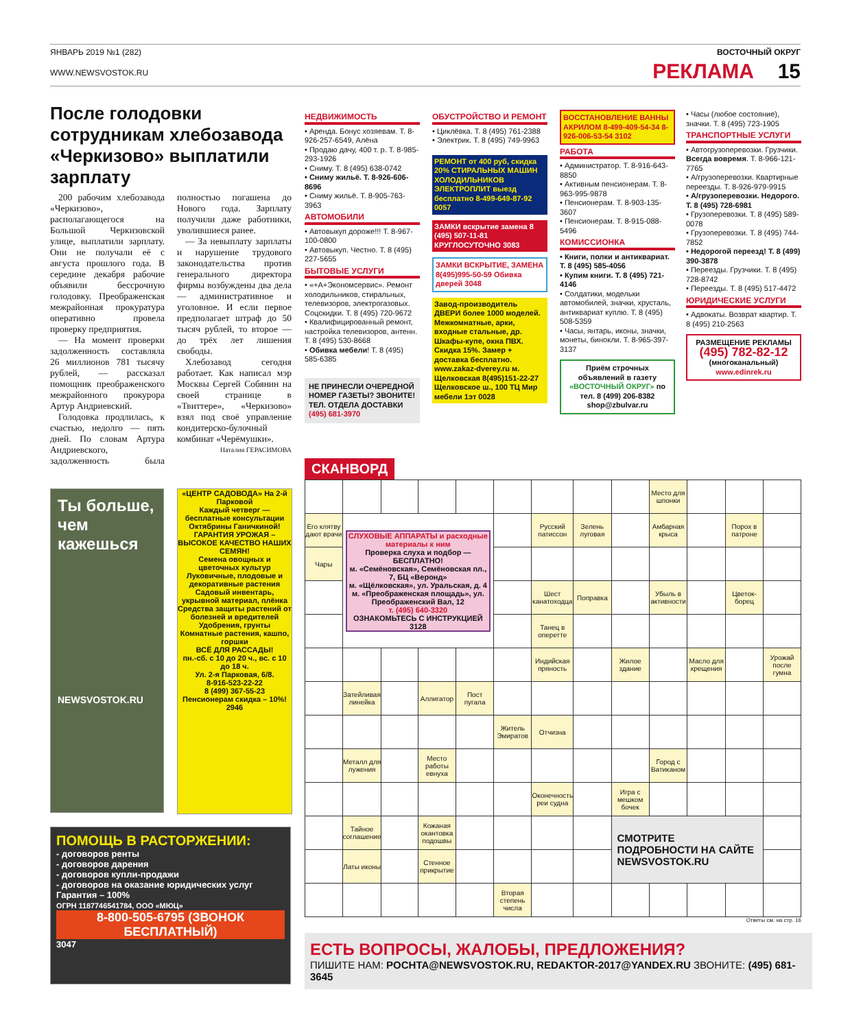ЯНВАРЬ 2019 №1 (282) ВОСТОЧНЫЙ ОКРУГ
WWW.NEWSVOSTOK.RU РЕКЛАМА 15
После голодовки сотрудникам хлебозавода «Черкизово» выплатили зарплату
200 рабочим хлебозавода «Черкизово», располагающегося на Большой Черкизовской улице, выплатили зарплату. Они не получали её с августа прошлого года. В середине декабря рабочие объявили бессрочную голодовку. Преображенская межрайонная прокуратура оперативно провела проверку предприятия.
— На момент проверки задолженность составляла 26 миллионов 781 тысячу рублей, — рассказал помощник преображенского межрайонного прокурора Артур Андриевский.
Голодовка продлилась, к счастью, недолго — пять дней. По словам Артура Андриевского, задолженность была полностью погашена до Нового года. Зарплату получили даже работники, уволившиеся ранее.
— За невыплату зарплаты и нарушение трудового законодательства против генерального директора фирмы возбуждены два дела — административное и уголовное. И если первое предполагает штраф до 50 тысяч рублей, то второе — до трёх лет лишения свободы.
Хлебозавод сегодня работает. Как написал мэр Москвы Сергей Собянин на своей странице в «Твиттере», «Черкизово» взял под своё управление кондитерско-булочный комбинат «Черёмушки».
Наталия ГЕРАСИМОВА
Ты больше, чем кажешься
NEWSVOSTOK.RU
«ЦЕНТР САДОВОДА» На 2-й Парковой
Каждый четверг — бесплатные консультации Октябрины Ганичкиной!
ГАРАНТИЯ УРОЖАЯ – ВЫСОКОЕ КАЧЕСТВО НАШИХ СЕМЯН!
Семена овощных и цветочных культур
Луковичные, плодовые и декоративные растения
Садовый инвентарь, укрывной материал, плёнка
Средства защиты растений от болезней и вредителей
Удобрения, грунты
Комнатные растения, кашпо, горшки
ВСЁ ДЛЯ РАССАДЫ!
пн.-сб. с 10 до 20 ч., вс. с 10 до 18 ч.
Ул. 2-я Парковая, 6/8.
8-916-523-22-22
8 (499) 367-55-23
Пенсионерам скидка – 10%! 2946
ПОМОЩЬ В РАСТОРЖЕНИИ:
- договоров ренты
- договоров дарения
- договоров купли-продажи
- договоров на оказание юридических услуг
Гарантия – 100%
ОГРН 1187746541784, ООО «МЮЦ»
8-800-505-6795 (ЗВОНОК БЕСПЛАТНЫЙ)
3047
НЕДВИЖИМОСТЬ
• Аренда. Бонус хозяевам. Т. 8-926-257-6549, Алёна
• Продаю дачу, 400 т. р. Т. 8-985-293-1926
• Сниму. Т. 8 (495) 638-0742
• Сниму жильё. Т. 8-926-606-8696
• Сниму жильё. Т. 8-905-763-3963
АВТОМОБИЛИ
• Автовыкуп дороже!!! Т. 8-967-100-0800
• Автовыкуп. Честно. Т. 8 (495) 227-5655
БЫТОВЫЕ УСЛУГИ
• «+А+Экономсервис». Ремонт холодильников, стиральных, телевизоров, электрогазовых. Соцскидки. Т. 8 (495) 720-9672
• Квалифицированный ремонт, настройка телевизоров, антенн. Т. 8 (495) 530-8668
• Обивка мебели! Т. 8 (495) 585-6385
НЕ ПРИНЕСЛИ ОЧЕРЕДНОЙ НОМЕР ГАЗЕТЫ? ЗВОНИТЕ! ТЕЛ. ОТДЕЛА ДОСТАВКИ (495) 681-3970
ОБУСТРОЙСТВО И РЕМОНТ
• Циклёвка. Т. 8 (495) 761-2388
• Электрик. Т. 8 (495) 749-9963
РЕМОНТ от 400 руб, скидка 20% СТИРАЛЬНЫХ МАШИН ХОЛОДИЛЬНИКОВ ЭЛЕКТРОПЛИТ выезд бесплатно 8-499-649-87-92 0057
ЗАМКИ вскрытие замена 8 (495) 507-11-81 КРУГЛОСУТОЧНО 3083
ЗАМКИ ВСКРЫТИЕ, ЗАМЕНА 8(495)995-50-59 Обивка дверей 3048
Завод-производитель ДВЕРИ более 1000 моделей. Межкомнатные, арки, входные стальные, др. Шкафы-купе, окна ПВХ. Скидка 15%. Замер + доставка бесплатно. www.zakaz-dverey.ru м. Щелковская 8(495)151-22-27 Щелковское ш., 100 ТЦ Мир мебели 1эт 0028
ВОССТАНОВЛЕНИЕ ВАННЫ АКРИЛОМ 8-499-409-54-34 8-926-006-53-54 3102
РАБОТА
• Администратор. Т. 8-916-643-8850
• Активным пенсионерам. Т. 8-963-995-9878
• Пенсионерам. Т. 8-903-135-3607
• Пенсионерам. Т. 8-915-088-5496
КОМИССИОНКА
• Книги, полки и антиквариат. Т. 8 (495) 585-4056
• Купим книги. Т. 8 (495) 721-4146
• Солдатики, модельки автомобилей, значки, хрусталь, антиквариат куплю. Т. 8 (495) 508-5359
• Часы, янтарь, иконы, значки, монеты, бинокли. Т. 8-965-397-3137
Приём строчных объявлений в газету «ВОСТОЧНЫЙ ОКРУГ» по тел. 8 (499) 206-8382 shop@zbulvar.ru
• Часы (любое состояние), значки. Т. 8 (495) 723-1905
ТРАНСПОРТНЫЕ УСЛУГИ
• Автогрузоперевозки. Грузчики. Всегда вовремя. Т. 8-966-121-7765
• А/грузоперевозки. Квартирные переезды. Т. 8-926-979-9915
• А/грузоперевозки. Недорого. Т. 8 (495) 728-6981
• Грузоперевозки. Т. 8 (495) 589-0078
• Грузоперевозки. Т. 8 (495) 744-7852
• Недорогой переезд! Т. 8 (499) 390-3878
• Переезды. Грузчики. Т. 8 (495) 728-8742
• Переезды. Т. 8 (495) 517-4472
ЮРИДИЧЕСКИЕ УСЛУГИ
• Адвокаты. Возврат квартир. Т. 8 (495) 210-2563
РАЗМЕЩЕНИЕ РЕКЛАМЫ (495) 782-82-12 (многоканальный) www.edinrek.ru
СКАНВОРД
| | | | | | | | | | Место для шпонки | | | |
| Его клятву дают врачи | СЛУХОВЫЕ АППАРАТЫ и расходные материалы к ним Проверка слуха и подбор — БЕСПЛАТНО! м. «Семёновская», Семёновская пл., 7, БЦ «Веронд» м. «Щёлковская», ул. Уральская, д. 4 м. «Преображенская площадь», ул. Преображенский Вал, 12 т. (495) 640-3320 ОЗНАКОМЬТЕСЬ С ИНСТРУКЦИЕЙ 3128 | | | | | Русский патисcон | Зелень луговая | | Амбарная крыса | | Порох в патроне | |
| Чары | | | | | | | | | | | | |
| | | | | | | Шест канатоходца | Поправка | | Убыль в активности | | Цветок-борец | |
| | | | | | | Танец в оперетте | | | | | | |
| | | | | | | Индийская пряность | | Жилое здание | | Масло для крещения | | Урожай после гумна |
| | Затейливая линейка | | Аллигатор | Пост пугала | | | | | | | | |
| | | | | | Житель Эмиратов | Отчизна | | | | | | |
| | Металл для лужения | | Место работы евнуха | | | | | | Город с Ватиканом | | | |
| | | | | | | Оконечность реи судна | | Игра с мешком бочек | | | | |
| | Тайное соглашение | | Кожаная окантовка подошвы | | | | | СМОТРИТЕ ПОДРОБНОСТИ НА САЙТЕ NEWSVOSTOK.RU | | | | |
| | Латы иконы | | Стенное прикрытие | | | | | | | | | |
| | | | | | Вторая степень числа | | | | | | | |
Ответы см. на стр. 16
ЕСТЬ ВОПРОСЫ, ЖАЛОБЫ, ПРЕДЛОЖЕНИЯ?
ПИШИТЕ НАМ: POCHTA@NEWSVOSTOK.RU, REDAKTOR-2017@YANDEX.RU ЗВОНИТЕ: (495) 681-3645